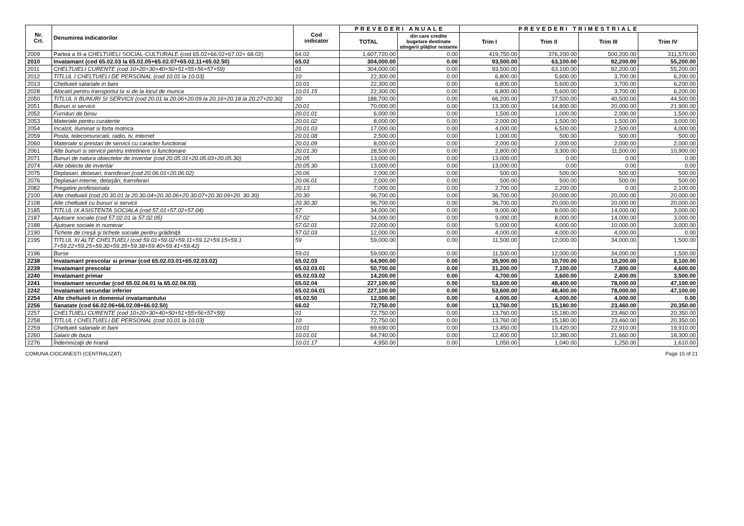| Nr. Crt. | Denumirea indicatorilor | Cod indicator | PREVEDERI ANUALE | | PREVEDERI TRIMESTRIALE | | | |
| --- | --- | --- | --- | --- | --- | --- | --- | --- |
| | | | TOTAL | din care credite bugetare destinate stingerii plăţilor restante | Trim I | Trim II | Trim III | Trim IV |
| 2009 | Partea a III-a CHELTUIELI SOCIAL-CULTURALE (cod 65.02+66.02+67.02+ 68.02) | 64.02 | 1,607,720.00 | 0.00 | 419,750.00 | 376,200.00 | 500,200.00 | 311,570.00 |
| 2010 | Invatamant (cod 65.02.03 la 65.02.05+65.02.07+65.02.11+65.02.50) | 65.02 | 304,000.00 | 0.00 | 93,500.00 | 63,100.00 | 92,200.00 | 55,200.00 |
| 2011 | CHELTUIELI CURENTE (cod 10+20+30+40+50+51+55+56+57+59) | 01 | 304,000.00 | 0.00 | 93,500.00 | 63,100.00 | 92,200.00 | 55,200.00 |
| 2012 | TITLUL I CHELTUIELI DE PERSONAL (cod 10.01 la 10.03) | 10 | 22,300.00 | 0.00 | 6,800.00 | 5,600.00 | 3,700.00 | 6,200.00 |
| 2013 | Cheltuieli salariale in bani | 10.01 | 22,300.00 | 0.00 | 6,800.00 | 5,600.00 | 3,700.00 | 6,200.00 |
| 2028 | Alocatii pentru transportul la si de la locul de munca | 10.01.15 | 22,300.00 | 0.00 | 6,800.00 | 5,600.00 | 3,700.00 | 6,200.00 |
| 2050 | TITLUL II BUNURI SI SERVICII (cod 20.01 la 20.06+20.09 la 20.16+20.18 la 20.27+20.30) | 20 | 188,700.00 | 0.00 | 66,200.00 | 37,500.00 | 40,500.00 | 44,500.00 |
| 2051 | Bunuri si servicii | 20.01 | 70,000.00 | 0.00 | 13,300.00 | 14,800.00 | 20,000.00 | 21,900.00 |
| 2052 | Furnituri de birou | 20.01.01 | 6,000.00 | 0.00 | 1,500.00 | 1,000.00 | 2,000.00 | 1,500.00 |
| 2053 | Materiale pentru curatenie | 20.01.02 | 8,000.00 | 0.00 | 2,000.00 | 1,500.00 | 1,500.00 | 3,000.00 |
| 2054 | Incalzit, Iluminat si forta motrica | 20.01.03 | 17,000.00 | 0.00 | 4,000.00 | 6,500.00 | 2,500.00 | 4,000.00 |
| 2059 | Posta, telecomunicatii, radio, tv, internet | 20.01.08 | 2,500.00 | 0.00 | 1,000.00 | 500.00 | 500.00 | 500.00 |
| 2060 | Materiale si prestari de servicii cu caracter functional | 20.01.09 | 8,000.00 | 0.00 | 2,000.00 | 2,000.00 | 2,000.00 | 2,000.00 |
| 2061 | Alte bunuri si servicii pentru intretinere si functionare | 20.01.30 | 28,500.00 | 0.00 | 2,800.00 | 3,300.00 | 11,500.00 | 10,900.00 |
| 2071 | Bunuri de natura obiectelor de inventar (cod 20.05.01+20.05.03+20.05.30) | 20.05 | 13,000.00 | 0.00 | 13,000.00 | 0.00 | 0.00 | 0.00 |
| 2074 | Alte obiecte de inventar | 20.05.30 | 13,000.00 | 0.00 | 13,000.00 | 0.00 | 0.00 | 0.00 |
| 2075 | Deplasari, detasari, transferari (cod 20.06.01+20.06.02) | 20.06 | 2,000.00 | 0.00 | 500.00 | 500.00 | 500.00 | 500.00 |
| 2076 | Deplasari interne, detaşări, transferari | 20.06.01 | 2,000.00 | 0.00 | 500.00 | 500.00 | 500.00 | 500.00 |
| 2082 | Pregatire profesionala | 20.13 | 7,000.00 | 0.00 | 2,700.00 | 2,200.00 | 0.00 | 2,100.00 |
| 2100 | Alte cheltuieli (cod 20.30.01 la 20.30.04+20.30.06+20.30.07+20.30.09+20. 30.30) | 20.30 | 96,700.00 | 0.00 | 36,700.00 | 20,000.00 | 20,000.00 | 20,000.00 |
| 2108 | Alte cheltuieli cu bunuri si servicii | 20.30.30 | 96,700.00 | 0.00 | 36,700.00 | 20,000.00 | 20,000.00 | 20,000.00 |
| 2185 | TITLUL IX ASISTENTA SOCIALA (cod 57.01+57.02+57.04) | 57 | 34,000.00 | 0.00 | 9,000.00 | 8,000.00 | 14,000.00 | 3,000.00 |
| 2187 | Ajutoare sociale (cod 57.02.01 la 57.02.05) | 57.02 | 34,000.00 | 0.00 | 9,000.00 | 8,000.00 | 14,000.00 | 3,000.00 |
| 2188 | Ajutoare sociale in numerar | 57.02.01 | 22,000.00 | 0.00 | 5,000.00 | 4,000.00 | 10,000.00 | 3,000.00 |
| 2190 | Tichete de creşă şi tichete sociale pentru grădiniţă | 57.02.03 | 12,000.00 | 0.00 | 4,000.00 | 4,000.00 | 4,000.00 | 0.00 |
| 2195 | TITLUL XI ALTE CHELTUIELI (cod 59.01+59.02+59.11+59.12+59.15+59.1 7+59.22+59.25+59.30+59.35+59.38+59.40+59.41+59.42) | 59 | 59,000.00 | 0.00 | 11,500.00 | 12,000.00 | 34,000.00 | 1,500.00 |
| 2196 | Burse | 59.01 | 59,000.00 | 0.00 | 11,500.00 | 12,000.00 | 34,000.00 | 1,500.00 |
| 2238 | Invatamant prescolar si primar (cod 65.02.03.01+65.02.03.02) | 65.02.03 | 64,900.00 | 0.00 | 35,900.00 | 10,700.00 | 10,200.00 | 8,100.00 |
| 2239 | Invatamant prescolar | 65.02.03.01 | 50,700.00 | 0.00 | 31,200.00 | 7,100.00 | 7,800.00 | 4,600.00 |
| 2240 | Invatamant primar | 65.02.03.02 | 14,200.00 | 0.00 | 4,700.00 | 3,600.00 | 2,400.00 | 3,500.00 |
| 2241 | Invatamant secundar (cod 65.02.04.01 la 65.02.04.03) | 65.02.04 | 227,100.00 | 0.00 | 53,600.00 | 48,400.00 | 78,000.00 | 47,100.00 |
| 2242 | Invatamant secundar inferior | 65.02.04.01 | 227,100.00 | 0.00 | 53,600.00 | 48,400.00 | 78,000.00 | 47,100.00 |
| 2254 | Alte cheltuieli in domeniul invatamantului | 65.02.50 | 12,000.00 | 0.00 | 4,000.00 | 4,000.00 | 4,000.00 | 0.00 |
| 2256 | Sanatate (cod 66.02.06+66.02.08+66.02.50) | 66.02 | 72,750.00 | 0.00 | 13,760.00 | 15,180.00 | 23,460.00 | 20,350.00 |
| 2257 | CHELTUIELI CURENTE (cod 10+20+30+40+50+51+55+56+57+59) | 01 | 72,750.00 | 0.00 | 13,760.00 | 15,180.00 | 23,460.00 | 20,350.00 |
| 2258 | TITLUL I CHELTUIELI DE PERSONAL (cod 10.01 la 10.03) | 10 | 72,750.00 | 0.00 | 13,760.00 | 15,180.00 | 23,460.00 | 20,350.00 |
| 2259 | Cheltuieli salariale in bani | 10.01 | 69,690.00 | 0.00 | 13,450.00 | 13,420.00 | 22,910.00 | 19,910.00 |
| 2260 | Salarii de baza | 10.01.01 | 64,740.00 | 0.00 | 12,400.00 | 12,380.00 | 21,660.00 | 18,300.00 |
| 2276 | Îndemnizaţii de hrană | 10.01.17 | 4,950.00 | 0.00 | 1,050.00 | 1,040.00 | 1,250.00 | 1,610.00 |
COMUNA CIOCANESTI (CENTRALIZAT) Page 15 of 21